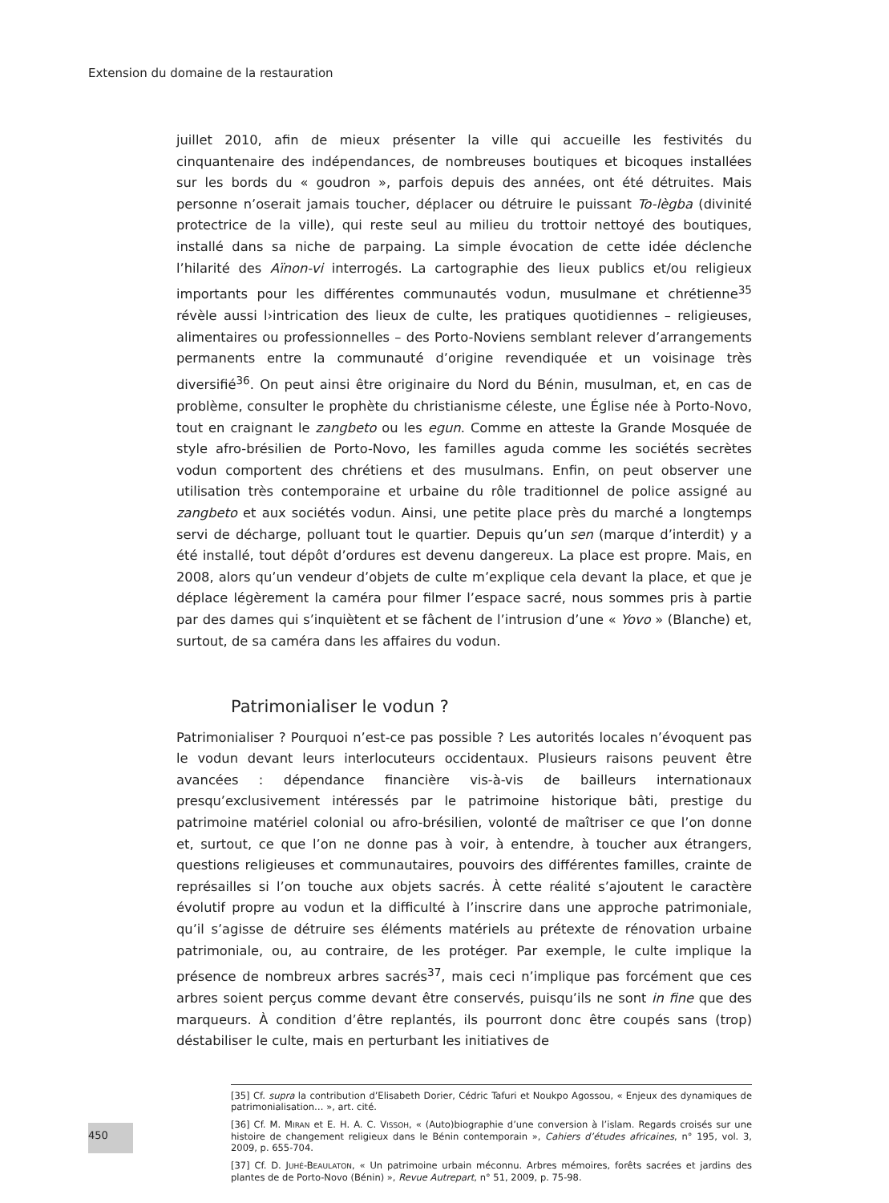Extension du domaine de la restauration
juillet 2010, afin de mieux présenter la ville qui accueille les festivités du cinquantenaire des indépendances, de nombreuses boutiques et bicoques installées sur les bords du « goudron », parfois depuis des années, ont été détruites. Mais personne n’oserait jamais toucher, déplacer ou détruire le puissant To-lègba (divinité protectrice de la ville), qui reste seul au milieu du trottoir nettoyé des boutiques, installé dans sa niche de parpaing. La simple évocation de cette idée déclenche l’hilarité des Aïnon-vi interrogés. La cartographie des lieux publics et/ou religieux importants pour les différentes communautés vodun, musulmane et chrétienne<sup>35</sup> révèle aussi l›intrication des lieux de culte, les pratiques quotidiennes – religieuses, alimentaires ou professionnelles – des Porto-Noviens semblant relever d’arrangements permanents entre la communauté d’origine revendiquée et un voisinage très diversifié<sup>36</sup>. On peut ainsi être originaire du Nord du Bénin, musulman, et, en cas de problème, consulter le prophète du christianisme céleste, une Église née à Porto-Novo, tout en craignant le zangbeto ou les egun. Comme en atteste la Grande Mosquée de style afro-brésilien de Porto-Novo, les familles aguda comme les sociétés secrètes vodun comportent des chrétiens et des musulmans. Enfin, on peut observer une utilisation très contemporaine et urbaine du rôle traditionnel de police assigné au zangbeto et aux sociétés vodun. Ainsi, une petite place près du marché a longtemps servi de décharge, polluant tout le quartier. Depuis qu’un sen (marque d’interdit) y a été installé, tout dépôt d’ordures est devenu dangereux. La place est propre. Mais, en 2008, alors qu’un vendeur d’objets de culte m’explique cela devant la place, et que je déplace légèrement la caméra pour filmer l’espace sacré, nous sommes pris à partie par des dames qui s’inquiètent et se fâchent de l’intrusion d’une « Yovo » (Blanche) et, surtout, de sa caméra dans les affaires du vodun.
Patrimonialiser le vodun ?
Patrimonialiser ? Pourquoi n’est-ce pas possible ? Les autorités locales n’évoquent pas le vodun devant leurs interlocuteurs occidentaux. Plusieurs raisons peuvent être avancées : dépendance financière vis-à-vis de bailleurs internationaux presqu’exclusivement intéressés par le patrimoine historique bâti, prestige du patrimoine matériel colonial ou afro-brésilien, volonté de maîtriser ce que l’on donne et, surtout, ce que l’on ne donne pas à voir, à entendre, à toucher aux étrangers, questions religieuses et communautaires, pouvoirs des différentes familles, crainte de représailles si l’on touche aux objets sacrés. À cette réalité s’ajoutent le caractère évolutif propre au vodun et la difficulté à l’inscrire dans une approche patrimoniale, qu’il s’agisse de détruire ses éléments matériels au prétexte de rénovation urbaine patrimoniale, ou, au contraire, de les protéger. Par exemple, le culte implique la présence de nombreux arbres sacrés<sup>37</sup>, mais ceci n’implique pas forcément que ces arbres soient perçus comme devant être conservés, puisqu’ils ne sont in fine que des marqueurs. À condition d’être replantés, ils pourront donc être coupés sans (trop) déstabiliser le culte, mais en perturbant les initiatives de
[35] Cf. supra la contribution d’Elisabeth Dorier, Cédric Tafuri et Noukpo Agossou, « Enjeux des dynamiques de patrimonialisation… », art. cité.
[36] Cf. M. MIRAN et E. H. A. C. VISSOH, « (Auto)biographie d’une conversion à l’islam. Regards croisés sur une histoire de changement religieux dans le Bénin contemporain », Cahiers d’études africaines, n° 195, vol. 3, 2009, p. 655-704.
[37] Cf. D. JUHÉ-BEAULATON, « Un patrimoine urbain méconnu. Arbres mémoires, forêts sacrées et jardins des plantes de de Porto-Novo (Bénin) », Revue Autrepart, n° 51, 2009, p. 75-98.
450